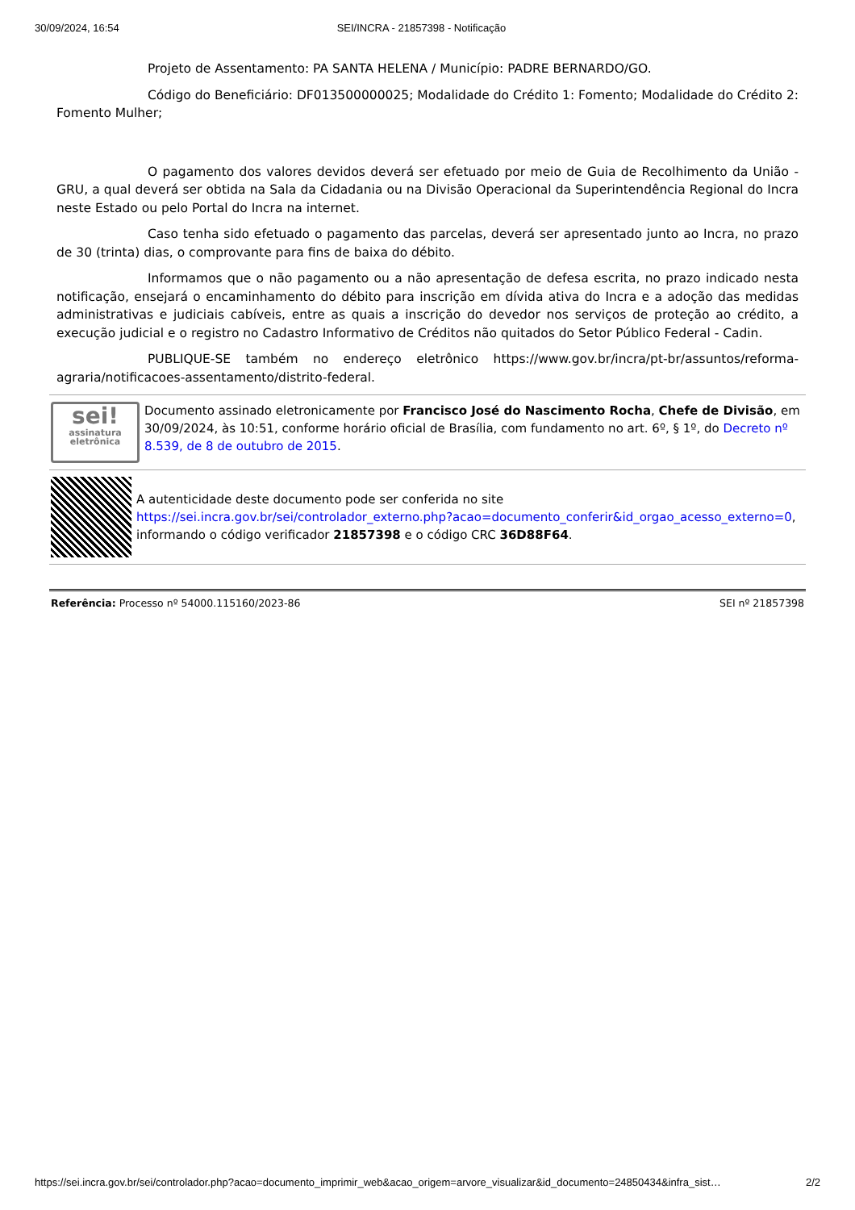30/09/2024, 16:54 SEI/INCRA - 21857398 - Notificação
Projeto de Assentamento: PA SANTA HELENA / Município: PADRE BERNARDO/GO.
Código do Beneficiário: DF013500000025; Modalidade do Crédito 1: Fomento; Modalidade do Crédito 2: Fomento Mulher;
O pagamento dos valores devidos deverá ser efetuado por meio de Guia de Recolhimento da União - GRU, a qual deverá ser obtida na Sala da Cidadania ou na Divisão Operacional da Superintendência Regional do Incra neste Estado ou pelo Portal do Incra na internet.
Caso tenha sido efetuado o pagamento das parcelas, deverá ser apresentado junto ao Incra, no prazo de 30 (trinta) dias, o comprovante para fins de baixa do débito.
Informamos que o não pagamento ou a não apresentação de defesa escrita, no prazo indicado nesta notificação, ensejará o encaminhamento do débito para inscrição em dívida ativa do Incra e a adoção das medidas administrativas e judiciais cabíveis, entre as quais a inscrição do devedor nos serviços de proteção ao crédito, a execução judicial e o registro no Cadastro Informativo de Créditos não quitados do Setor Público Federal - Cadin.
PUBLIQUE-SE também no endereço eletrônico https://www.gov.br/incra/pt-br/assuntos/reforma-agraria/notificacoes-assentamento/distrito-federal.
sei!
assinatura eletrônica
Documento assinado eletronicamente por Francisco José do Nascimento Rocha, Chefe de Divisão, em 30/09/2024, às 10:51, conforme horário oficial de Brasília, com fundamento no art. 6º, § 1º, do Decreto nº 8.539, de 8 de outubro de 2015.
A autenticidade deste documento pode ser conferida no site https://sei.incra.gov.br/sei/controlador_externo.php?acao=documento_conferir&id_orgao_acesso_externo=0, informando o código verificador 21857398 e o código CRC 36D88F64.
Referência: Processo nº 54000.115160/2023-86 SEI nº 21857398
https://sei.incra.gov.br/sei/controlador.php?acao=documento_imprimir_web&acao_origem=arvore_visualizar&id_documento=24850434&infra_sist… 2/2